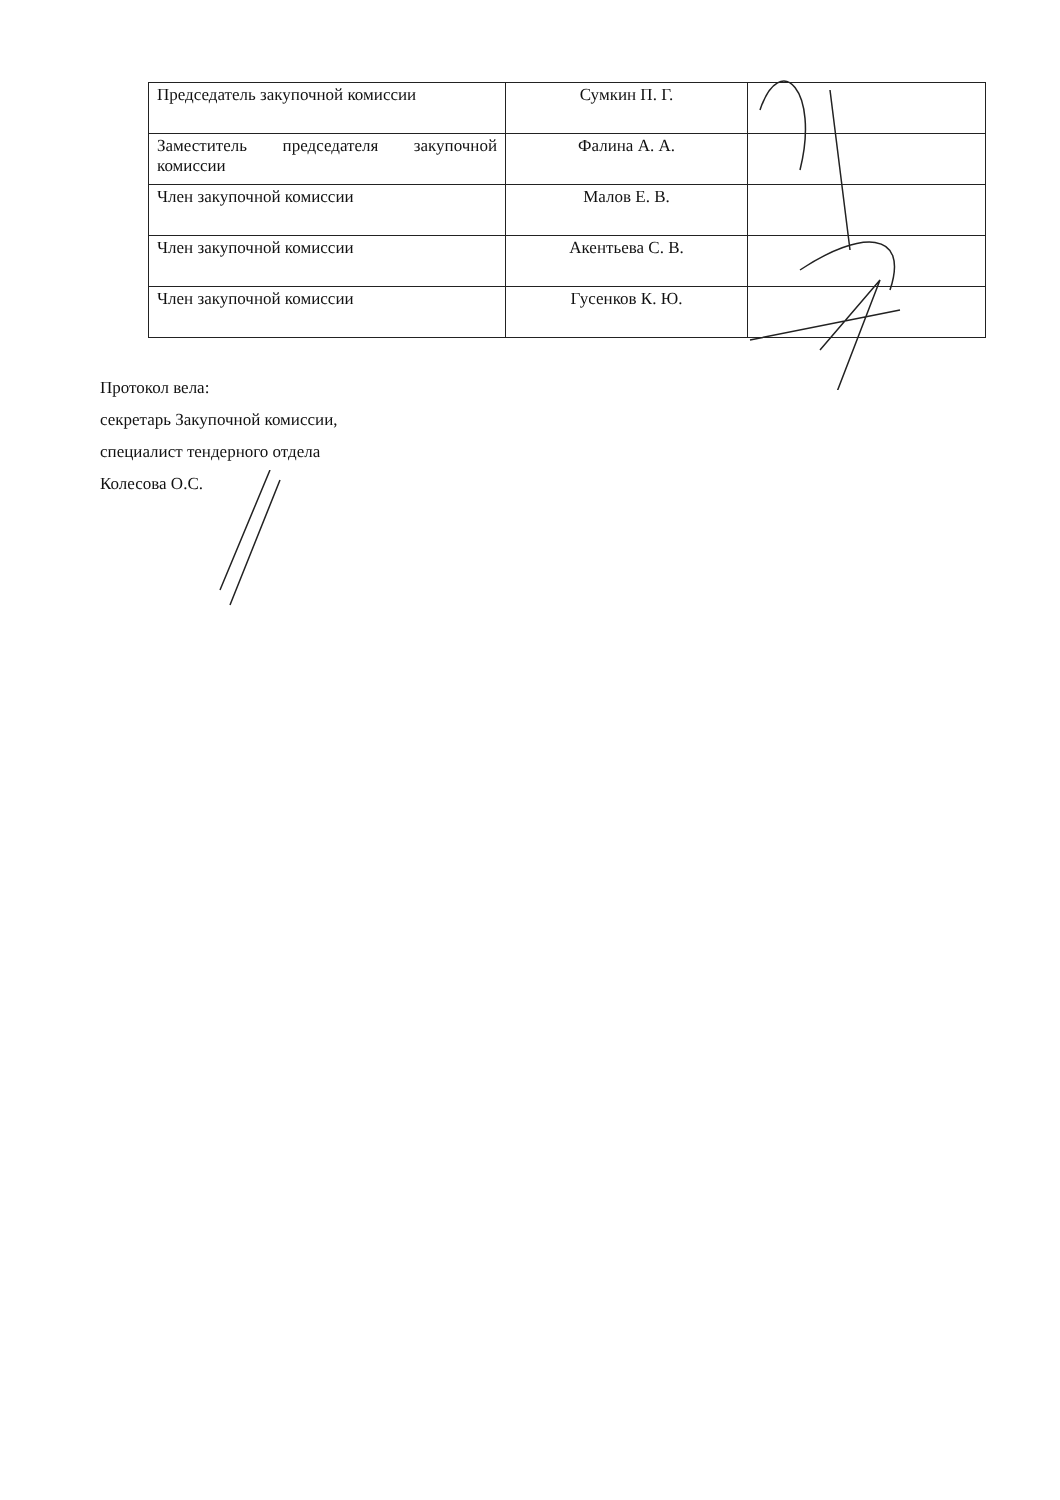| Председатель закупочной комиссии | Сумкин П. Г. | |
| Заместитель председателя закупочной комиссии | Фалина А. А. | |
| Член закупочной комиссии | Малов Е. В. | |
| Член закупочной комиссии | Акентьева С. В. | |
| Член закупочной комиссии | Гусенков К. Ю. | |
Протокол вела:
секретарь Закупочной комиссии,
специалист тендерного отдела
Колесова О.С.